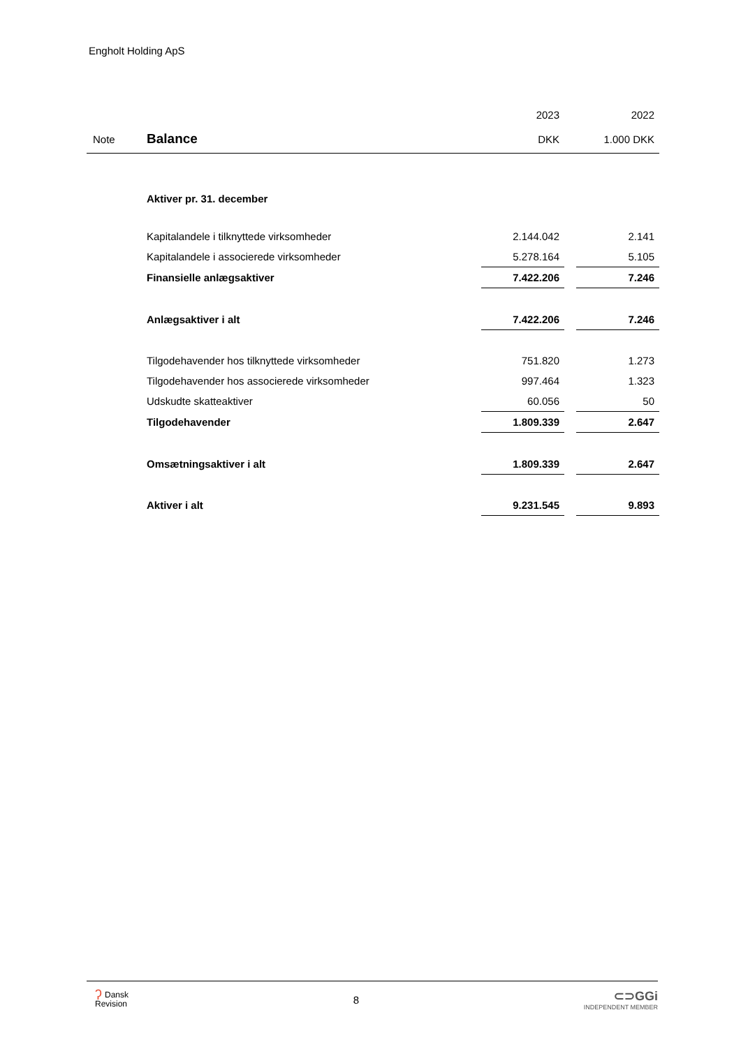Engholt Holding ApS
| | | 2023 | | 2022 |
| --- | --- | --- | --- | --- |
| Note | Balance | DKK | | 1.000 DKK |
| | Aktiver pr. 31. december | | | |
| | Kapitalandele i tilknyttede virksomheder | 2.144.042 | | 2.141 |
| | Kapitalandele i associerede virksomheder | 5.278.164 | | 5.105 |
| | Finansielle anlægsaktiver | 7.422.206 | | 7.246 |
| | Anlægsaktiver i alt | 7.422.206 | | 7.246 |
| | Tilgodehavender hos tilknyttede virksomheder | 751.820 | | 1.273 |
| | Tilgodehavender hos associerede virksomheder | 997.464 | | 1.323 |
| | Udskudte skatteaktiver | 60.056 | | 50 |
| | Tilgodehavender | 1.809.339 | | 2.647 |
| | Omsætningsaktiver i alt | 1.809.339 | | 2.647 |
| | Aktiver i alt | 9.231.545 | | 9.893 |
ʔDansk
Revision
8
⊂⊃GGi
INDEPENDENT MEMBER